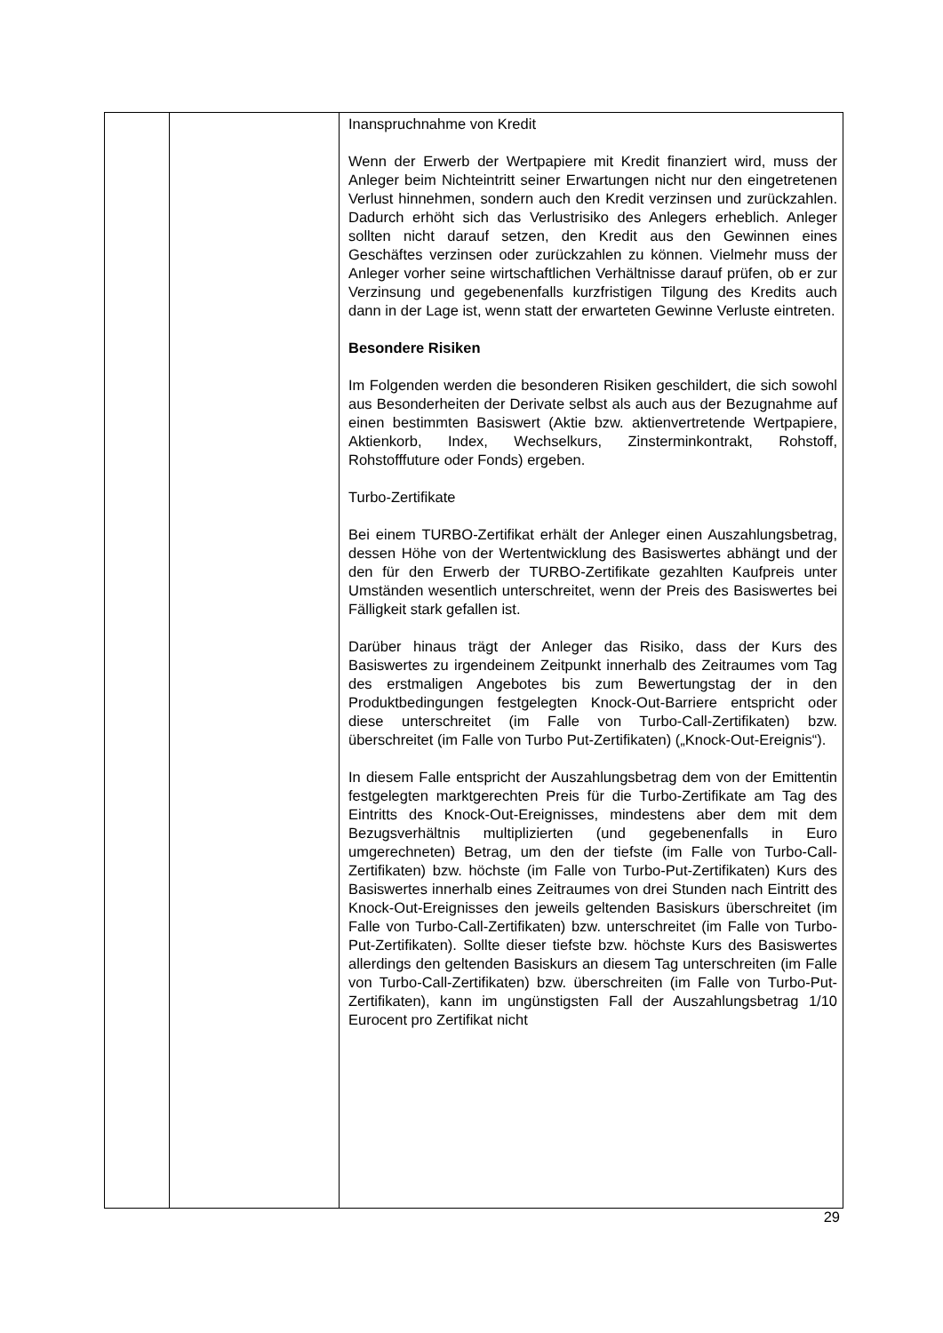| | | Inanspruchnahme von Kredit Wenn der Erwerb der Wertpapiere mit Kredit finanziert wird, muss der Anleger beim Nichteintritt seiner Erwartungen nicht nur den eingetretenen Verlust hinnehmen, sondern auch den Kredit verzinsen und zurückzahlen. Dadurch erhöht sich das Verlustrisiko des Anlegers erheblich. Anleger sollten nicht darauf setzen, den Kredit aus den Gewinnen eines Geschäftes verzinsen oder zurückzahlen zu können. Vielmehr muss der Anleger vorher seine wirtschaftlichen Verhältnisse darauf prüfen, ob er zur Verzinsung und gegebenenfalls kurzfristigen Tilgung des Kredits auch dann in der Lage ist, wenn statt der erwarteten Gewinne Verluste eintreten. Besondere Risiken Im Folgenden werden die besonderen Risiken geschildert, die sich sowohl aus Besonderheiten der Derivate selbst als auch aus der Bezugnahme auf einen bestimmten Basiswert (Aktie bzw. aktienvertretende Wertpapiere, Aktienkorb, Index, Wechselkurs, Zinsterminkontrakt, Rohstoff, Rohstofffuture oder Fonds) ergeben. Turbo-Zertifikate Bei einem TURBO-Zertifikat erhält der Anleger einen Auszahlungsbetrag, dessen Höhe von der Wertentwicklung des Basiswertes abhängt und der den für den Erwerb der TURBO-Zertifikate gezahlten Kaufpreis unter Umständen wesentlich unterschreitet, wenn der Preis des Basiswertes bei Fälligkeit stark gefallen ist. Darüber hinaus trägt der Anleger das Risiko, dass der Kurs des Basiswertes zu irgendeinem Zeitpunkt innerhalb des Zeitraumes vom Tag des erstmaligen Angebotes bis zum Bewertungstag der in den Produktbedingungen festgelegten Knock-Out-Barriere entspricht oder diese unterschreitet (im Falle von Turbo-Call-Zertifikaten) bzw. überschreitet (im Falle von Turbo Put-Zertifikaten) („Knock-Out-Ereignis“). In diesem Falle entspricht der Auszahlungsbetrag dem von der Emittentin festgelegten marktgerechten Preis für die Turbo-Zertifikate am Tag des Eintritts des Knock-Out-Ereignisses, mindestens aber dem mit dem Bezugsverhältnis multiplizierten (und gegebenenfalls in Euro umgerechneten) Betrag, um den der tiefste (im Falle von Turbo-Call-Zertifikaten) bzw. höchste (im Falle von Turbo-Put-Zertifikaten) Kurs des Basiswertes innerhalb eines Zeitraumes von drei Stunden nach Eintritt des Knock-Out-Ereignisses den jeweils geltenden Basiskurs überschreitet (im Falle von Turbo-Call-Zertifikaten) bzw. unterschreitet (im Falle von Turbo-Put-Zertifikaten). Sollte dieser tiefste bzw. höchste Kurs des Basiswertes allerdings den geltenden Basiskurs an diesem Tag unterschreiten (im Falle von Turbo-Call-Zertifikaten) bzw. überschreiten (im Falle von Turbo-Put-Zertifikaten), kann im ungünstigsten Fall der Auszahlungsbetrag 1/10 Eurocent pro Zertifikat nicht |
29